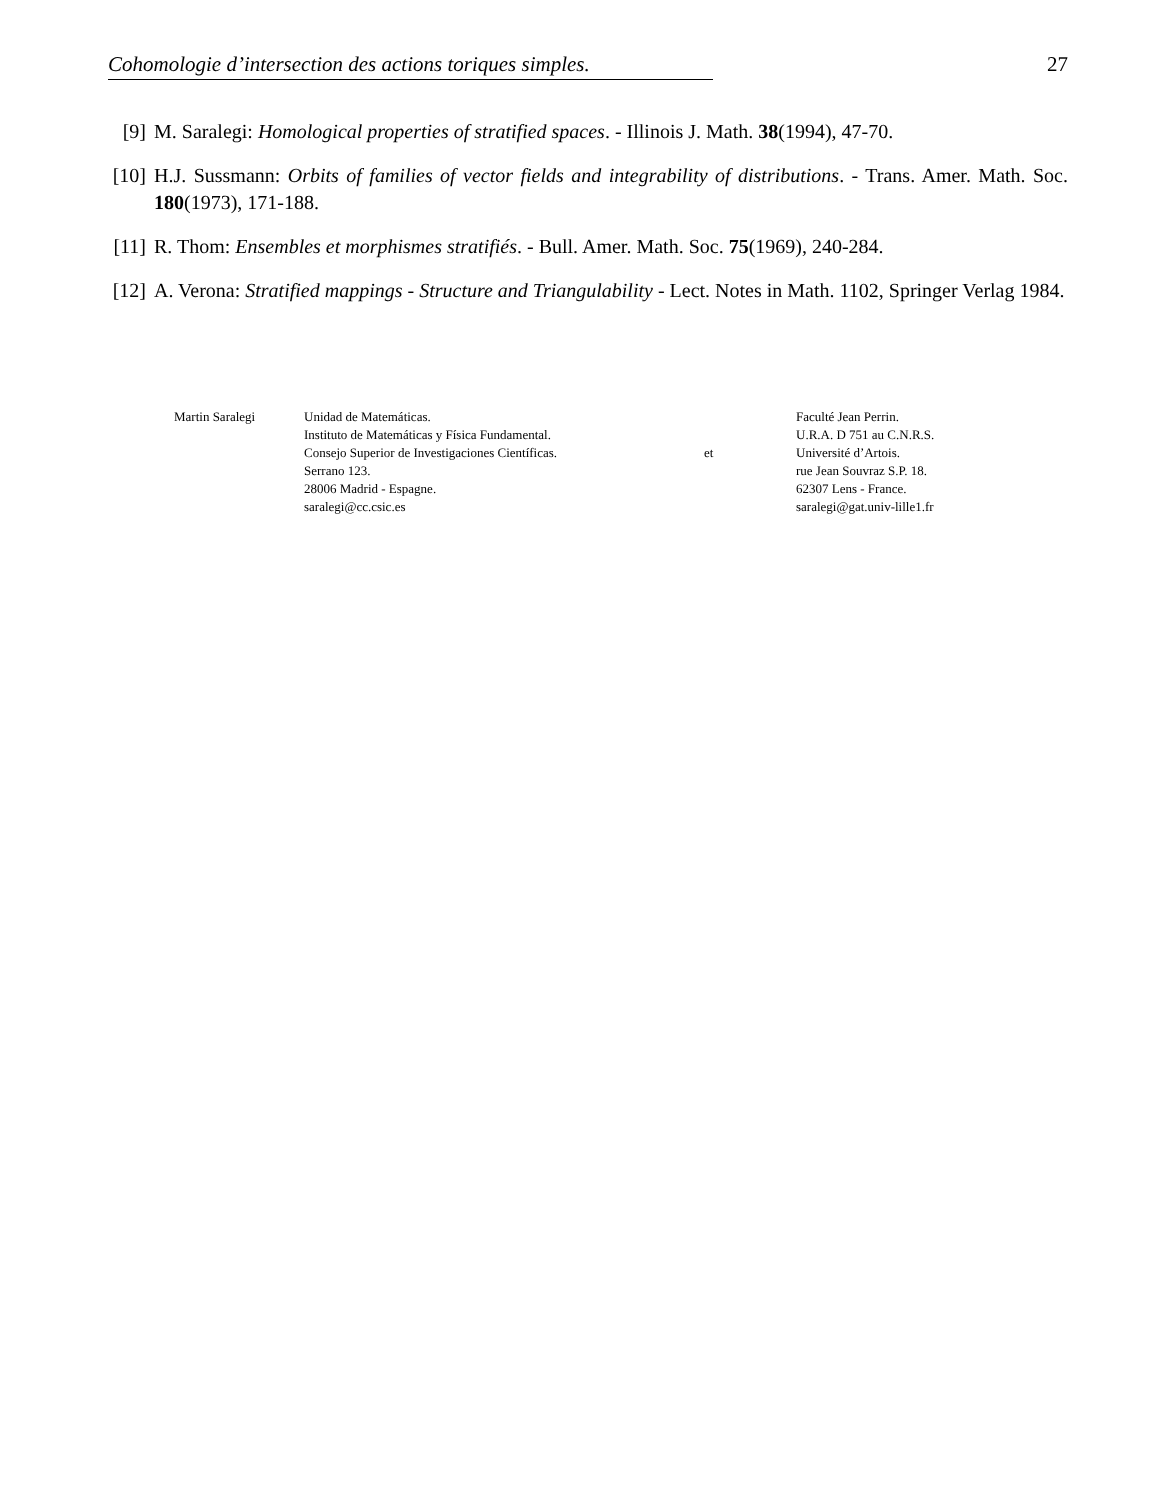Cohomologie d’intersection des actions toriques simples. 27
[9] M. Saralegi: Homological properties of stratified spaces. - Illinois J. Math. 38(1994), 47-70.
[10] H.J. Sussmann: Orbits of families of vector fields and integrability of distributions. - Trans. Amer. Math. Soc. 180(1973), 171-188.
[11] R. Thom: Ensembles et morphismes stratifiés. - Bull. Amer. Math. Soc. 75(1969), 240-284.
[12] A. Verona: Stratified mappings - Structure and Triangulability - Lect. Notes in Math. 1102, Springer Verlag 1984.
Martin Saralegi Unidad de Matemáticas.
Instituto de Matemáticas y Física Fundamental.
Consejo Superior de Investigaciones Científicas.
Serrano 123.
28006 Madrid - Espagne.
saralegi@cc.csic.es
et
Faculté Jean Perrin.
U.R.A. D 751 au C.N.R.S.
Université d’Artois.
rue Jean Souvraz S.P. 18.
62307 Lens - France.
saralegi@gat.univ-lille1.fr